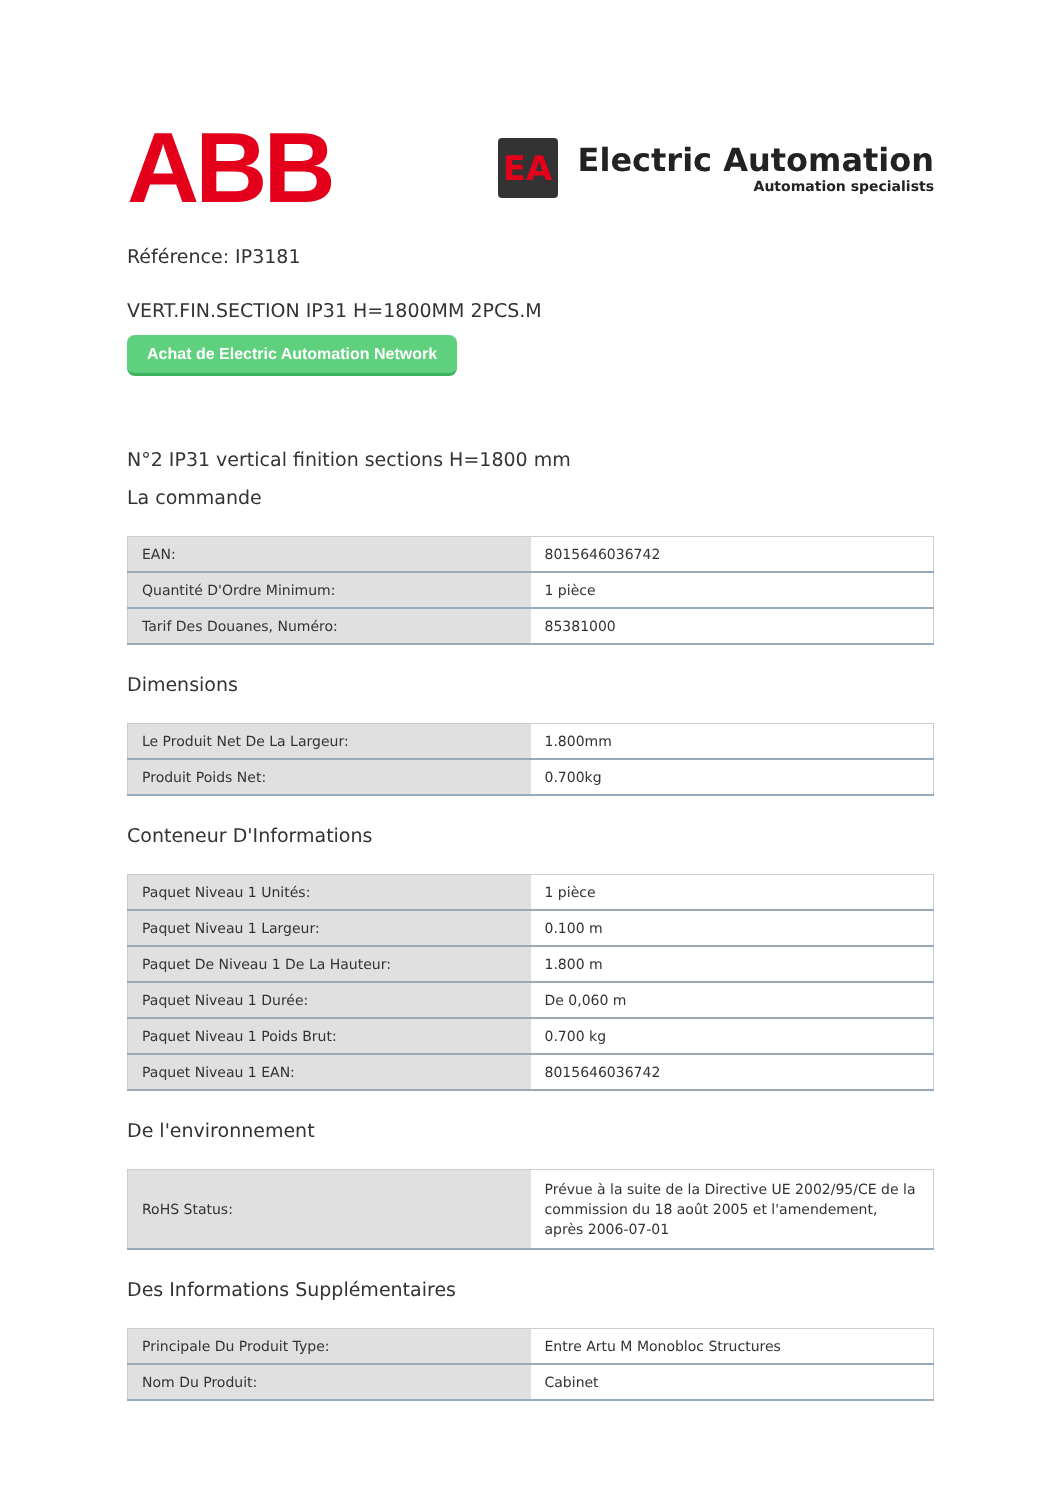ABB
EA
Electric Automation
Automation specialists
Référence: IP3181
VERT.FIN.SECTION IP31 H=1800MM 2PCS.M
Achat de Electric Automation Network
N°2 IP31 vertical finition sections H=1800 mm
La commande
| EAN: | 8015646036742 |
| Quantité D'Ordre Minimum: | 1 pièce |
| Tarif Des Douanes, Numéro: | 85381000 |
Dimensions
| Le Produit Net De La Largeur: | 1.800mm |
| Produit Poids Net: | 0.700kg |
Conteneur D'Informations
| Paquet Niveau 1 Unités: | 1 pièce |
| Paquet Niveau 1 Largeur: | 0.100 m |
| Paquet De Niveau 1 De La Hauteur: | 1.800 m |
| Paquet Niveau 1 Durée: | De 0,060 m |
| Paquet Niveau 1 Poids Brut: | 0.700 kg |
| Paquet Niveau 1 EAN: | 8015646036742 |
De l'environnement
| RoHS Status: | Prévue à la suite de la Directive UE 2002/95/CE de la commission du 18 août 2005 et l'amendement, après 2006-07-01 |
Des Informations Supplémentaires
| Principale Du Produit Type: | Entre Artu M Monobloc Structures |
| Nom Du Produit: | Cabinet |